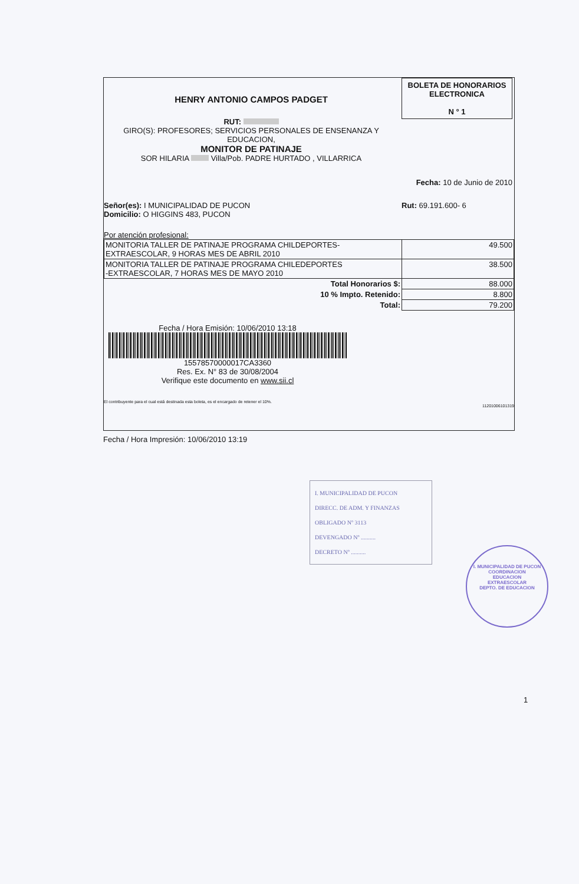HENRY ANTONIO CAMPOS PADGET
RUT:
GIRO(S): PROFESORES; SERVICIOS PERSONALES DE ENSENANZA Y
EDUCACION,
MONITOR DE PATINAJE
SOR HILARIA Villa/Pob. PADRE HURTADO , VILLARRICA
BOLETA DE HONORARIOS
ELECTRONICA
N ° 1
Fecha: 10 de Junio de 2010
Señor(es): I MUNICIPALIDAD DE PUCON
Domicilio: O HIGGINS 483, PUCON
Rut: 69.191.600- 6
Por atención profesional:
| MONITORIA TALLER DE PATINAJE PROGRAMA CHILDEPORTES- EXTRAESCOLAR, 9 HORAS MES DE ABRIL 2010 | 49.500 |
| MONITORIA TALLER DE PATINAJE PROGRAMA CHILEDEPORTES -EXTRAESCOLAR, 7 HORAS MES DE MAYO 2010 | 38.500 |
| Total Honorarios $: | 88.000 |
| 10 % Impto. Retenido: | 8.800 |
| Total: | 79.200 |
Fecha / Hora Emisión: 10/06/2010 13:18
15578570000017CA3360
Res. Ex. N° 83 de 30/08/2004
Verifique este documento en www.sii.cl
El contribuyente para el cual está destinada esta boleta, es el encargado de retener el 10%.
11201006101319
Fecha / Hora Impresión: 10/06/2010 13:19
I. MUNICIPALIDAD DE PUCON
DIRECC. DE ADM. Y FINANZAS
OBLIGADO Nº 3113
DEVENGADO Nº ..........
DECRETO Nº ..........
I. MUNICIPALIDAD DE PUCON
COORDINACION
EDUCACION
EXTRAESCOLAR
DEPTO. DE EDUCACION
1